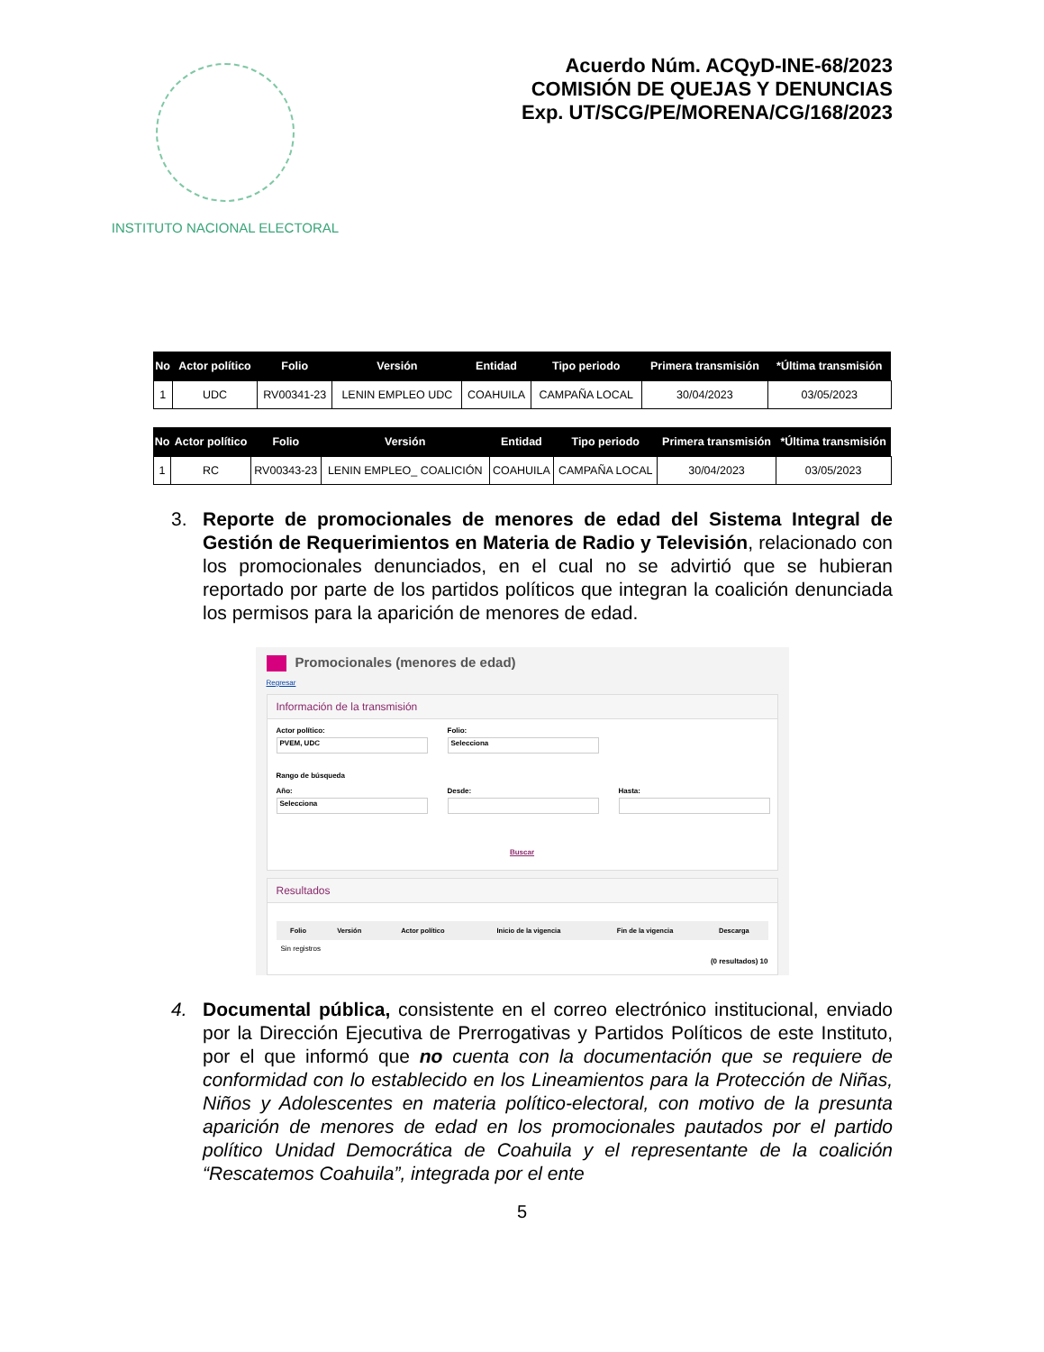INSTITUTO NACIONAL ELECTORAL
Acuerdo Núm. ACQyD-INE-68/2023
COMISIÓN DE QUEJAS Y DENUNCIAS
Exp. UT/SCG/PE/MORENA/CG/168/2023
| No | Actor político | Folio | Versión | Entidad | Tipo periodo | Primera transmisión | *Última transmisión |
| --- | --- | --- | --- | --- | --- | --- | --- |
| 1 | UDC | RV00341-23 | LENIN EMPLEO UDC | COAHUILA | CAMPAÑA LOCAL | 30/04/2023 | 03/05/2023 |
| No | Actor político | Folio | Versión | Entidad | Tipo periodo | Primera transmisión | *Última transmisión |
| --- | --- | --- | --- | --- | --- | --- | --- |
| 1 | RC | RV00343-23 | LENIN EMPLEO_ COALICIÓN | COAHUILA | CAMPAÑA LOCAL | 30/04/2023 | 03/05/2023 |
3. Reporte de promocionales de menores de edad del Sistema Integral de Gestión de Requerimientos en Materia de Radio y Televisión, relacionado con los promocionales denunciados, en el cual no se advirtió que se hubieran reportado por parte de los partidos políticos que integran la coalición denunciada los permisos para la aparición de menores de edad.
Promocionales (menores de edad)
Regresar
Información de la transmisión
Actor político:
PVEM, UDC
Folio:
Selecciona
Rango de búsqueda
Año:
Selecciona
Desde: Hasta:
Buscar
Resultados
| Folio | Versión | Actor político | Inicio de la vigencia | Fin de la vigencia | Descarga |
| --- | --- | --- | --- | --- | --- |
Sin registros
(0 resultados) 10
4. Documental pública, consistente en el correo electrónico institucional, enviado por la Dirección Ejecutiva de Prerrogativas y Partidos Políticos de este Instituto, por el que informó que no cuenta con la documentación que se requiere de conformidad con lo establecido en los Lineamientos para la Protección de Niñas, Niños y Adolescentes en materia político-electoral, con motivo de la presunta aparición de menores de edad en los promocionales pautados por el partido político Unidad Democrática de Coahuila y el representante de la coalición “Rescatemos Coahuila”, integrada por el ente
5